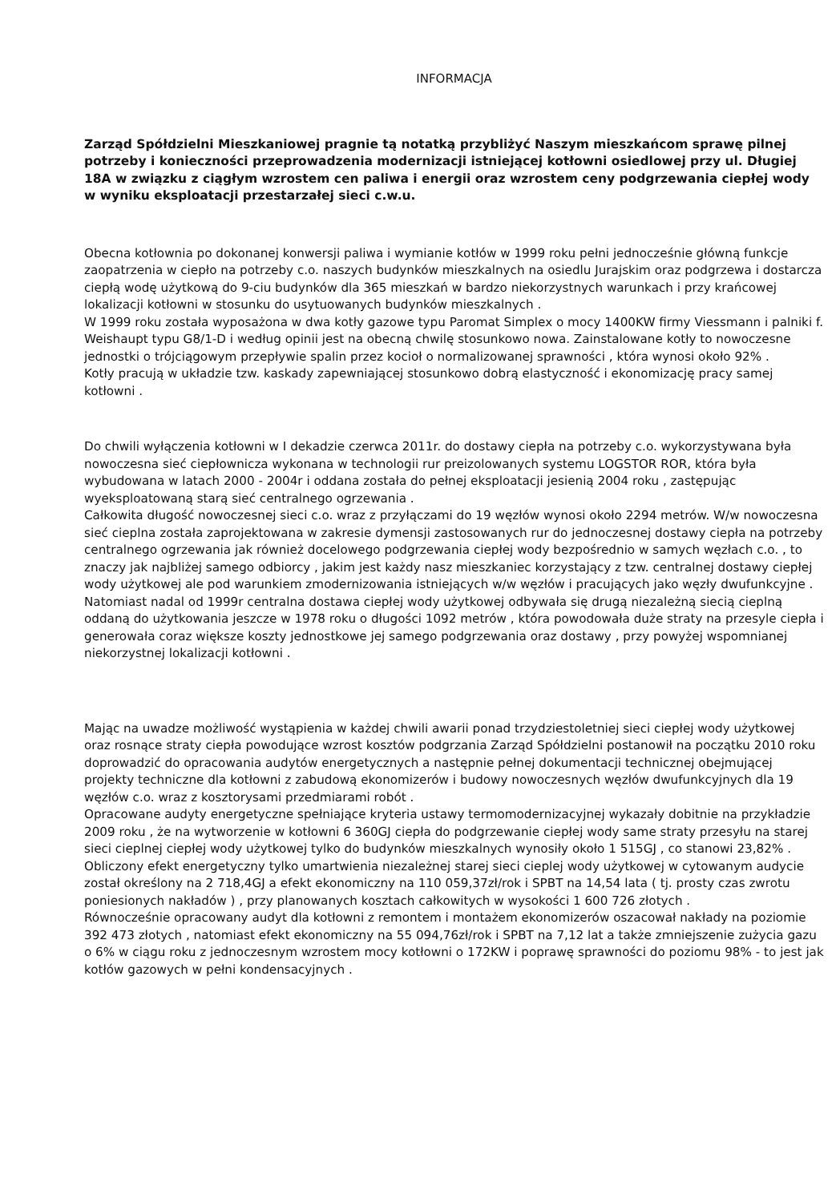INFORMACJA
Zarząd Spółdzielni Mieszkaniowej pragnie tą notatką przybliżyć Naszym mieszkańcom sprawę pilnej potrzeby i konieczności przeprowadzenia modernizacji istniejącej kotłowni osiedlowej przy ul. Długiej 18A w związku z ciągłym wzrostem cen paliwa i energii oraz wzrostem ceny podgrzewania ciepłej wody w wyniku eksploatacji przestarzałej sieci c.w.u.
Obecna kotłownia po dokonanej konwersji paliwa i wymianie kotłów w 1999 roku pełni jednocześnie główną funkcje zaopatrzenia w ciepło na potrzeby c.o. naszych budynków mieszkalnych na osiedlu Jurajskim oraz podgrzewa i dostarcza ciepłą wodę użytkową do 9-ciu budynków dla 365 mieszkań w bardzo niekorzystnych warunkach i przy krańcowej lokalizacji kotłowni w stosunku do usytuowanych budynków mieszkalnych .
W 1999 roku została wyposażona w dwa kotły gazowe typu Paromat Simplex o mocy 1400KW firmy Viessmann i palniki f. Weishaupt typu G8/1-D i według opinii jest na obecną chwilę stosunkowo nowa. Zainstalowane kotły to nowoczesne jednostki o trójciągowym przepływie spalin przez kocioł o normalizowanej sprawności , która wynosi około 92% .
Kotły pracują w układzie tzw. kaskady zapewniającej stosunkowo dobrą elastyczność i ekonomizację pracy samej kotłowni .
Do chwili wyłączenia kotłowni w I dekadzie czerwca 2011r. do dostawy ciepła na potrzeby c.o. wykorzystywana była nowoczesna sieć ciepłownicza wykonana w technologii rur preizolowanych systemu LOGSTOR ROR, która była wybudowana w latach 2000 - 2004r i oddana została do pełnej eksploatacji jesienią 2004 roku , zastępując wyeksploatowaną starą sieć centralnego ogrzewania .
Całkowita długość nowoczesnej sieci c.o. wraz z przyłączami do 19 węzłów wynosi około 2294 metrów. W/w nowoczesna sieć cieplna została zaprojektowana w zakresie dymensji zastosowanych rur do jednoczesnej dostawy ciepła na potrzeby centralnego ogrzewania jak również docelowego podgrzewania ciepłej wody bezpośrednio w samych węzłach c.o. , to znaczy jak najbliżej samego odbiorcy , jakim jest każdy nasz mieszkaniec korzystający z tzw. centralnej dostawy ciepłej wody użytkowej ale pod warunkiem zmodernizowania istniejących w/w węzłów i pracujących jako węzły dwufunkcyjne .
Natomiast nadal od 1999r centralna dostawa ciepłej wody użytkowej odbywała się drugą niezależną siecią cieplną oddaną do użytkowania jeszcze w 1978 roku o długości 1092 metrów , która powodowała duże straty na przesyle ciepła i generowała coraz większe koszty jednostkowe jej samego podgrzewania oraz dostawy , przy powyżej wspomnianej niekorzystnej lokalizacji kotłowni .
Mając na uwadze możliwość wystąpienia w każdej chwili awarii ponad trzydziestoletniej sieci ciepłej wody użytkowej oraz rosnące straty ciepła powodujące wzrost kosztów podgrzania Zarząd Spółdzielni postanowił na początku 2010 roku doprowadzić do opracowania audytów energetycznych a następnie pełnej dokumentacji technicznej obejmującej projekty techniczne dla kotłowni z zabudową ekonomizerów i budowy nowoczesnych węzłów dwufunkcyjnych dla 19 węzłów c.o. wraz z kosztorysami przedmiarami robót .
Opracowane audyty energetyczne spełniające kryteria ustawy termomodernizacyjnej wykazały dobitnie na przykładzie 2009 roku , że na wytworzenie w kotłowni 6 360GJ ciepła do podgrzewanie ciepłej wody same straty przesyłu na starej sieci cieplnej ciepłej wody użytkowej tylko do budynków mieszkalnych wynosiły około 1 515GJ , co stanowi 23,82% .
Obliczony efekt energetyczny tylko umartwienia niezależnej starej sieci cieplej wody użytkowej w cytowanym audycie został określony na 2 718,4GJ a efekt ekonomiczny na 110 059,37zł/rok i SPBT na 14,54 lata ( tj. prosty czas zwrotu poniesionych nakładów ) , przy planowanych kosztach całkowitych w wysokości 1 600 726 złotych .
Równocześnie opracowany audyt dla kotłowni z remontem i montażem ekonomizerów oszacował nakłady na poziomie 392 473 złotych , natomiast efekt ekonomiczny na 55 094,76zł/rok i SPBT na 7,12 lat a także zmniejszenie zużycia gazu o 6% w ciągu roku z jednoczesnym wzrostem mocy kotłowni o 172KW i poprawę sprawności do poziomu 98% - to jest jak kotłów gazowych w pełni kondensacyjnych .